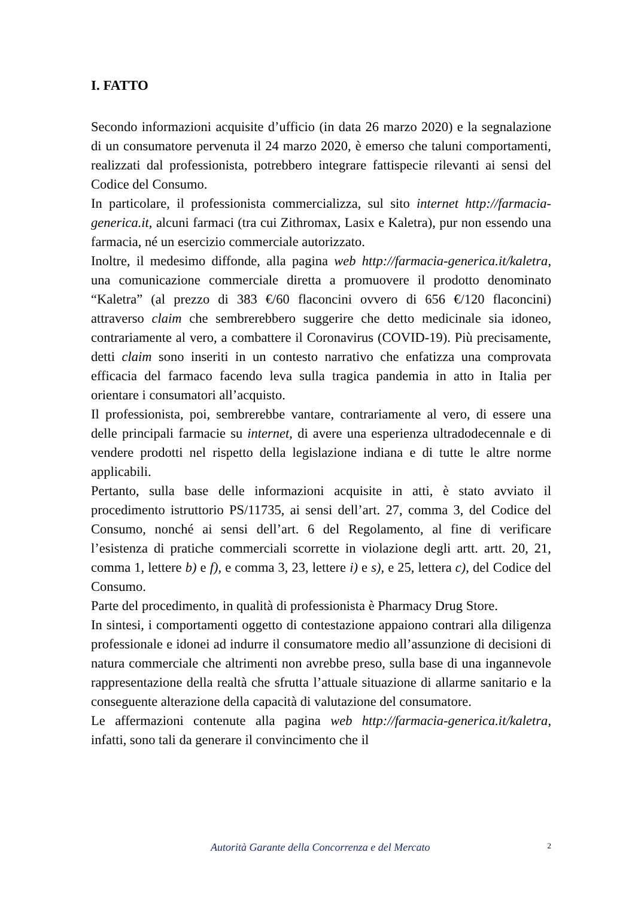I. FATTO
Secondo informazioni acquisite d’ufficio (in data 26 marzo 2020) e la segnalazione di un consumatore pervenuta il 24 marzo 2020, è emerso che taluni comportamenti, realizzati dal professionista, potrebbero integrare fattispecie rilevanti ai sensi del Codice del Consumo.
In particolare, il professionista commercializza, sul sito internet http://farmacia-generica.it, alcuni farmaci (tra cui Zithromax, Lasix e Kaletra), pur non essendo una farmacia, né un esercizio commerciale autorizzato.
Inoltre, il medesimo diffonde, alla pagina web http://farmacia-generica.it/kaletra, una comunicazione commerciale diretta a promuovere il prodotto denominato “Kaletra” (al prezzo di 383 €/60 flaconcini ovvero di 656 €/120 flaconcini) attraverso claim che sembrerebbero suggerire che detto medicinale sia idoneo, contrariamente al vero, a combattere il Coronavirus (COVID-19). Più precisamente, detti claim sono inseriti in un contesto narrativo che enfatizza una comprovata efficacia del farmaco facendo leva sulla tragica pandemia in atto in Italia per orientare i consumatori all’acquisto.
Il professionista, poi, sembrerebbe vantare, contrariamente al vero, di essere una delle principali farmacie su internet, di avere una esperienza ultradodecennale e di vendere prodotti nel rispetto della legislazione indiana e di tutte le altre norme applicabili.
Pertanto, sulla base delle informazioni acquisite in atti, è stato avviato il procedimento istruttorio PS/11735, ai sensi dell’art. 27, comma 3, del Codice del Consumo, nonché ai sensi dell’art. 6 del Regolamento, al fine di verificare l’esistenza di pratiche commerciali scorrette in violazione degli artt. artt. 20, 21, comma 1, lettere b) e f), e comma 3, 23, lettere i) e s), e 25, lettera c), del Codice del Consumo.
Parte del procedimento, in qualità di professionista è Pharmacy Drug Store.
In sintesi, i comportamenti oggetto di contestazione appaiono contrari alla diligenza professionale e idonei ad indurre il consumatore medio all’assunzione di decisioni di natura commerciale che altrimenti non avrebbe preso, sulla base di una ingannevole rappresentazione della realtà che sfrutta l’attuale situazione di allarme sanitario e la conseguente alterazione della capacità di valutazione del consumatore.
Le affermazioni contenute alla pagina web http://farmacia-generica.it/kaletra, infatti, sono tali da generare il convincimento che il
Autorità Garante della Concorrenza e del Mercato 2